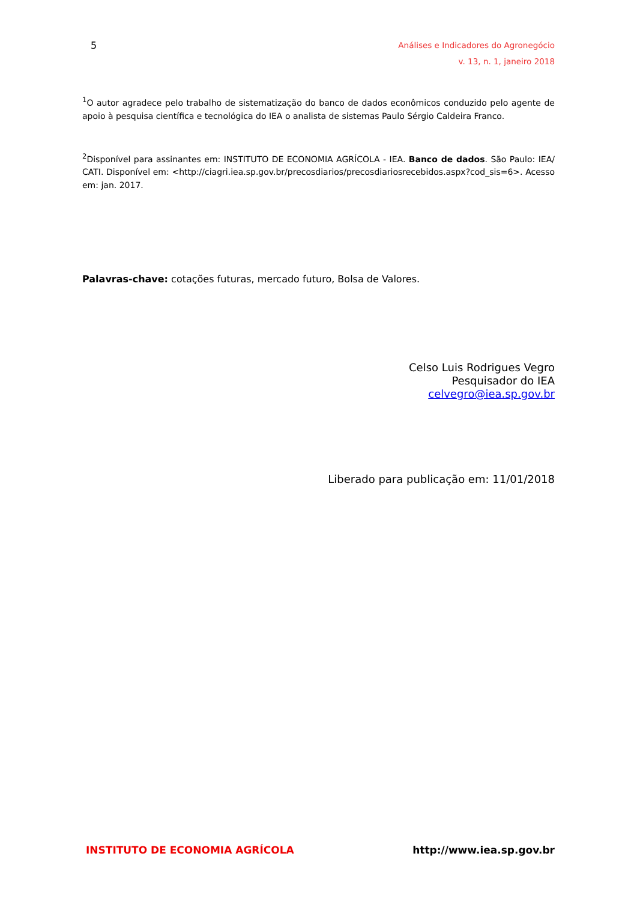5
Análises e Indicadores do Agronegócio
v. 13, n. 1, janeiro 2018
<sup>1</sup> O autor agradece pelo trabalho de sistematização do banco de dados econômicos conduzido pelo agente de apoio à pesquisa científica e tecnológica do IEA o analista de sistemas Paulo Sérgio Caldeira Franco.
<sup>2</sup> Disponível para assinantes em: INSTITUTO DE ECONOMIA AGRÍCOLA - IEA. Banco de dados. São Paulo: IEA/ CATI. Disponível em: <http://ciagri.iea.sp.gov.br/precosdiarios/precosdiariosrecebidos.aspx?cod_sis=6>. Acesso em: jan. 2017.
Palavras-chave: cotações futuras, mercado futuro, Bolsa de Valores.
Celso Luis Rodrigues Vegro
Pesquisador do IEA
celvegro@iea.sp.gov.br
Liberado para publicação em: 11/01/2018
INSTITUTO DE ECONOMIA AGRÍCOLA http://www.iea.sp.gov.br